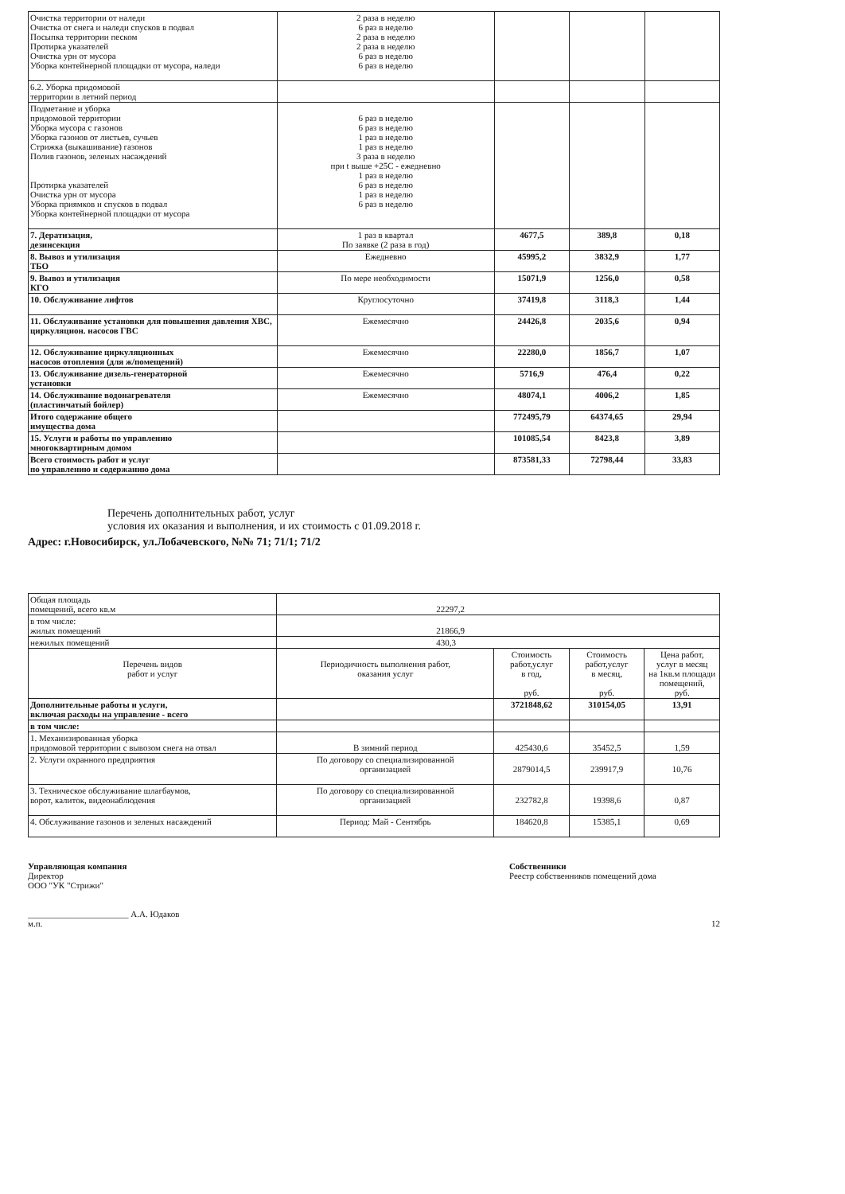| Очистка территории от наледи Очистка от снега и наледи спусков в подвал Посыпка территории песком Протирка указателей Очистка урн от мусора Уборка контейнерной площадки от мусора, наледи | 2 раза в неделю 6 раз в неделю 2 раза в неделю 2 раза в неделю 6 раз в неделю 6 раз в неделю | | | |
| 6.2. Уборка придомовой территории в летний период | | | | |
| Подметание и уборка придомовой территории Уборка мусора с газонов Уборка газонов от листьев, сучьев Стрижка (выкашивание) газонов Полив газонов, зеленых насаждений Протирка указателей Очистка урн от мусора Уборка приямков и спусков в подвал Уборка контейнерной площадки от мусора | 6 раз в неделю 6 раз в неделю 1 раз в неделю 1 раз в неделю 3 раза в неделю при t выше +25С - ежедневно 1 раз в неделю 6 раз в неделю 1 раз в неделю 6 раз в неделю | | | |
| 7. Дератизация, дезинсекция | 1 раз в квартал По заявке (2 раза в год) | 4677,5 | 389,8 | 0,18 |
| 8. Вывоз и утилизация ТБО | Ежедневно | 45995,2 | 3832,9 | 1,77 |
| 9. Вывоз и утилизация КГО | По мере необходимости | 15071,9 | 1256,0 | 0,58 |
| 10. Обслуживание лифтов | Круглосуточно | 37419,8 | 3118,3 | 1,44 |
| 11. Обслуживание установки для повышения давления ХВС, циркуляцион. насосов ГВС | Ежемесячно | 24426,8 | 2035,6 | 0,94 |
| 12. Обслуживание циркуляционных насосов отопления (для ж/помещений) | Ежемесячно | 22280,0 | 1856,7 | 1,07 |
| 13. Обслуживание дизель-генераторной установки | Ежемесячно | 5716,9 | 476,4 | 0,22 |
| 14. Обслуживание водонагревателя (пластинчатый бойлер) | Ежемесячно | 48074,1 | 4006,2 | 1,85 |
| Итого содержание общего имущества дома | | 772495,79 | 64374,65 | 29,94 |
| 15. Услуги и работы по управлению многоквартирным домом | | 101085,54 | 8423,8 | 3,89 |
| Всего стоимость работ и услуг по управлению и содержанию дома | | 873581,33 | 72798,44 | 33,83 |
Перечень дополнительных работ, услуг
условия их оказания и выполнения, и их стоимость с 01.09.2018 г.
Адрес: г.Новосибирск, ул.Лобачевского, №№ 71; 71/1; 71/2
| Общая площадь помещений, всего кв.м | 22297,2 | | | |
| в том числе: жилых помещений | 21866,9 | | | |
| нежилых помещений | 430,3 | | | |
| Перечень видов работ и услуг | Периодичность выполнения работ, оказания услуг | Стоимость работ,услуг в год, руб. | Стоимость работ,услуг в месяц, руб. | Цена работ, услуг в месяц на 1кв.м площади помещений, руб. |
| Дополнительные работы и услуги, включая расходы на управление - всего | | 3721848,62 | 310154,05 | 13,91 |
| в том числе: | | | | |
| 1. Механизированная уборка придомовой территории с вывозом снега на отвал | В зимний период | 425430,6 | 35452,5 | 1,59 |
| 2. Услуги охранного предприятия | По договору со специализированной организацией | 2879014,5 | 239917,9 | 10,76 |
| 3. Техническое обслуживание шлагбаумов, ворот, калиток, видеонаблюдения | По договору со специализированной организацией | 232782,8 | 19398,6 | 0,87 |
| 4. Обслуживание газонов и зеленых насаждений | Период: Май - Сентябрь | 184620,8 | 15385,1 | 0,69 |
Управляющая компания
Директор
ООО "УК "Стрижи"
_______________________ А.А. Юдаков
м.п.
Собственники
Реестр собственников помещений дома
12